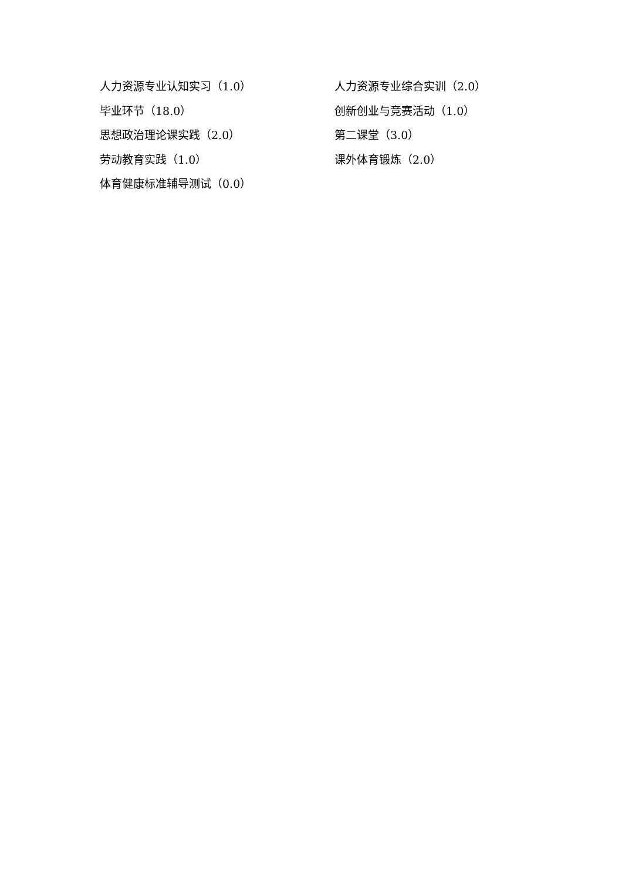人力资源专业认知实习（1.0） 人力资源专业综合实训（2.0）
毕业环节（18.0） 创新创业与竞赛活动（1.0）
思想政治理论课实践（2.0） 第二课堂（3.0）
劳动教育实践（1.0） 课外体育锻炼（2.0）
体育健康标准辅导测试（0.0）